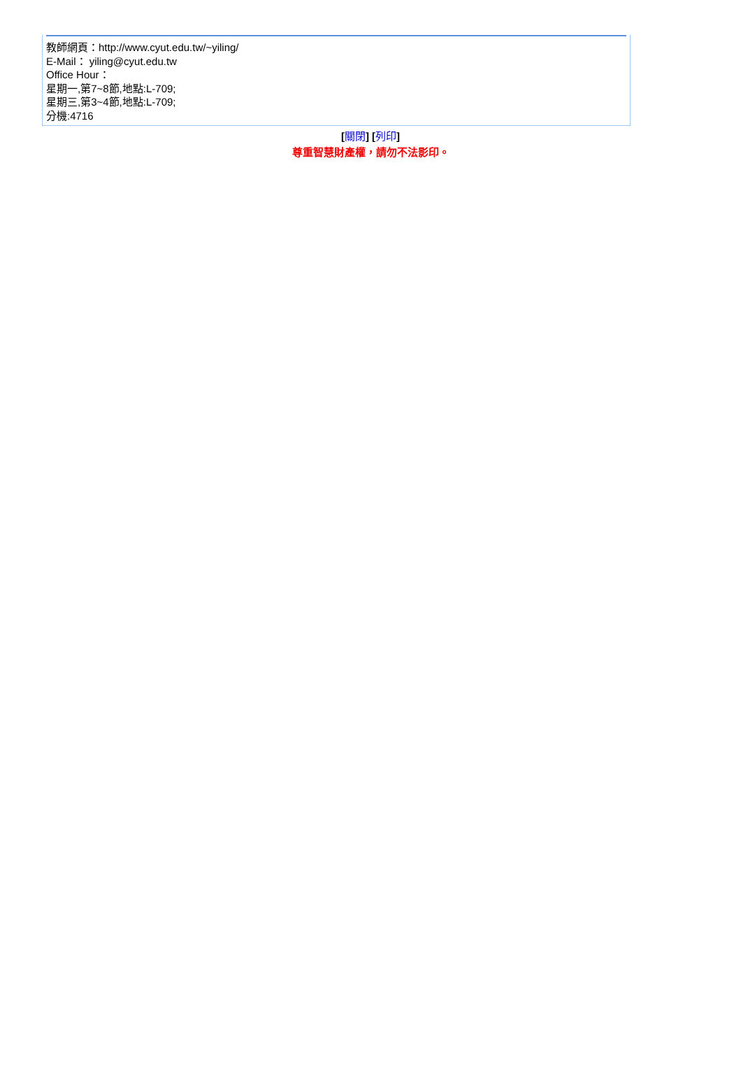教師網頁：http://www.cyut.edu.tw/~yiling/
E-Mail： yiling@cyut.edu.tw
Office Hour：
星期一,第7~8節,地點:L-709;
星期三,第3~4節,地點:L-709;
分機:4716
[關閉] [列印]
尊重智慧財產權，請勿不法影印。